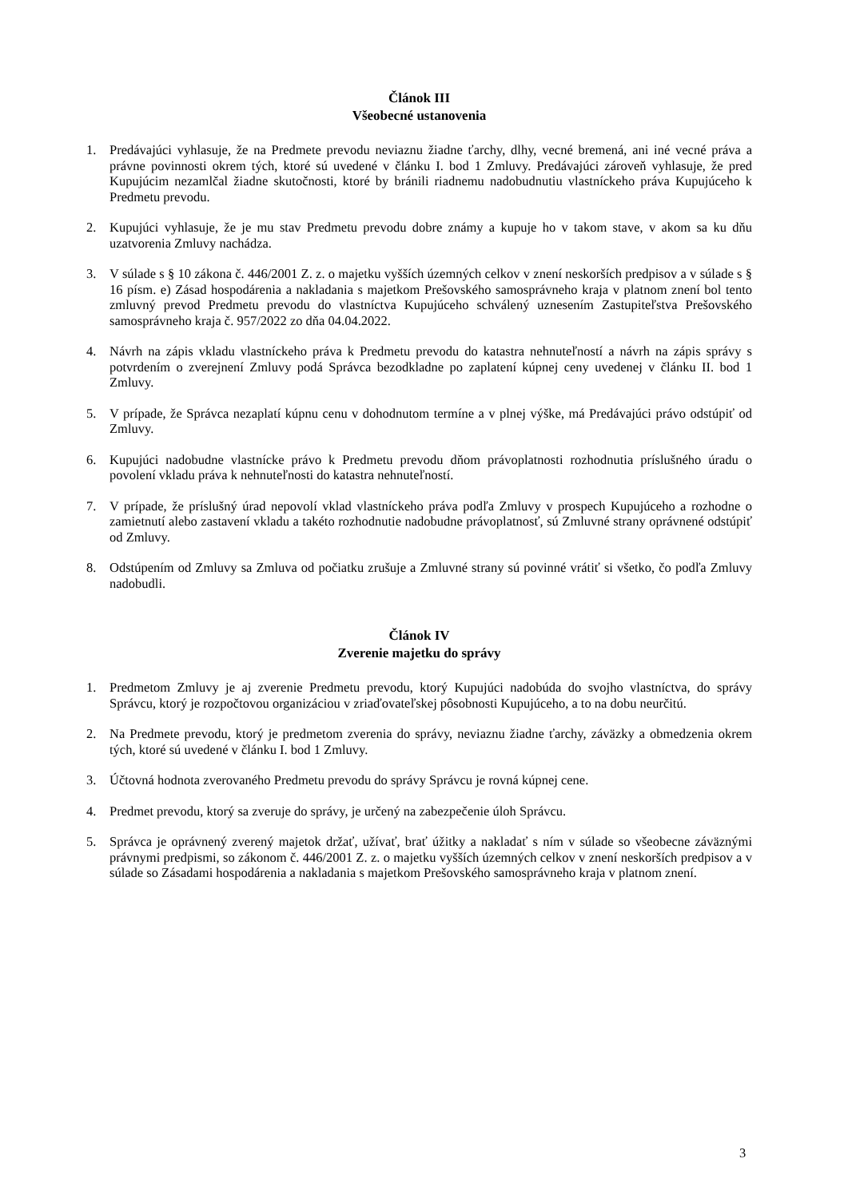Článok III
Všeobecné ustanovenia
1. Predávajúci vyhlasuje, že na Predmete prevodu neviaznu žiadne ťarchy, dlhy, vecné bremená, ani iné vecné práva a právne povinnosti okrem tých, ktoré sú uvedené v článku I. bod 1 Zmluvy. Predávajúci zároveň vyhlasuje, že pred Kupujúcim nezamlčal žiadne skutočnosti, ktoré by bránili riadnemu nadobudnutiu vlastníckeho práva Kupujúceho k Predmetu prevodu.
2. Kupujúci vyhlasuje, že je mu stav Predmetu prevodu dobre známy a kupuje ho v takom stave, v akom sa ku dňu uzatvorenia Zmluvy nachádza.
3. V súlade s § 10 zákona č. 446/2001 Z. z. o majetku vyšších územných celkov v znení neskorších predpisov a v súlade s § 16 písm. e) Zásad hospodárenia a nakladania s majetkom Prešovského samosprávneho kraja v platnom znení bol tento zmluvný prevod Predmetu prevodu do vlastníctva Kupujúceho schválený uznesením Zastupiteľstva Prešovského samosprávneho kraja č. 957/2022 zo dňa 04.04.2022.
4. Návrh na zápis vkladu vlastníckeho práva k Predmetu prevodu do katastra nehnuteľností a návrh na zápis správy s potvrdením o zverejnení Zmluvy podá Správca bezodkladne po zaplatení kúpnej ceny uvedenej v článku II. bod 1 Zmluvy.
5. V prípade, že Správca nezaplatí kúpnu cenu v dohodnutom termíne a v plnej výške, má Predávajúci právo odstúpiť od Zmluvy.
6. Kupujúci nadobudne vlastnícke právo k Predmetu prevodu dňom právoplatnosti rozhodnutia príslušného úradu o povolení vkladu práva k nehnuteľnosti do katastra nehnuteľností.
7. V prípade, že príslušný úrad nepovolí vklad vlastníckeho práva podľa Zmluvy v prospech Kupujúceho a rozhodne o zamietnutí alebo zastavení vkladu a takéto rozhodnutie nadobudne právoplatnosť, sú Zmluvné strany oprávnené odstúpiť od Zmluvy.
8. Odstúpením od Zmluvy sa Zmluva od počiatku zrušuje a Zmluvné strany sú povinné vrátiť si všetko, čo podľa Zmluvy nadobudli.
Článok IV
Zverenie majetku do správy
1. Predmetom Zmluvy je aj zverenie Predmetu prevodu, ktorý Kupujúci nadobúda do svojho vlastníctva, do správy Správcu, ktorý je rozpočtovou organizáciou v zriaďovateľskej pôsobnosti Kupujúceho, a to na dobu neurčitú.
2. Na Predmete prevodu, ktorý je predmetom zverenia do správy, neviaznu žiadne ťarchy, záväzky a obmedzenia okrem tých, ktoré sú uvedené v článku I. bod 1 Zmluvy.
3. Účtovná hodnota zverovaného Predmetu prevodu do správy Správcu je rovná kúpnej cene.
4. Predmet prevodu, ktorý sa zveruje do správy, je určený na zabezpečenie úloh Správcu.
5. Správca je oprávnený zverený majetok držať, užívať, brať úžitky a nakladať s ním v súlade so všeobecne záväznými právnymi predpismi, so zákonom č. 446/2001 Z. z. o majetku vyšších územných celkov v znení neskorších predpisov a v súlade so Zásadami hospodárenia a nakladania s majetkom Prešovského samosprávneho kraja v platnom znení.
3